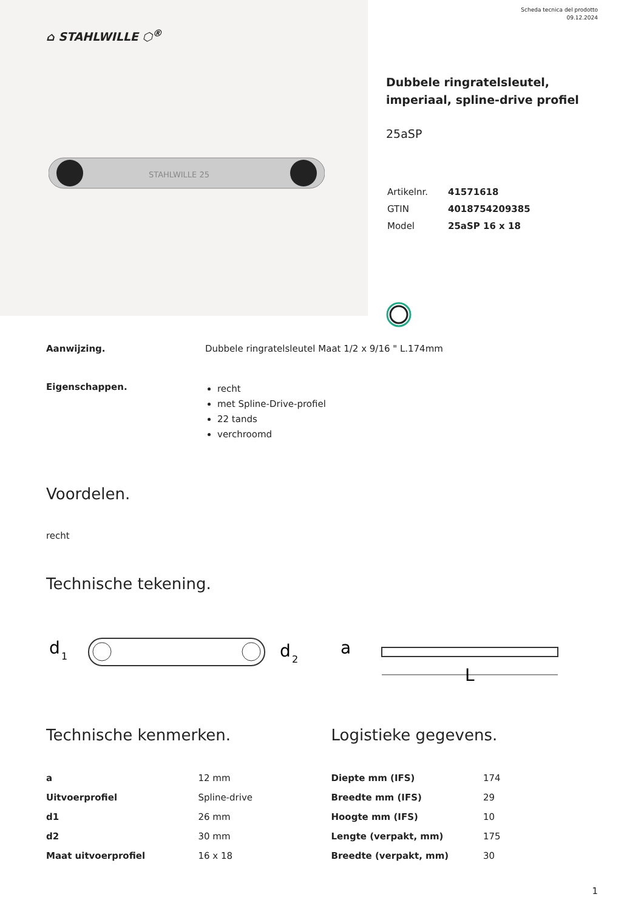⌂ STAHLWILLE ⬡<sup>®</sup>
STAHLWILLE 25
Scheda tecnica del prodotto
09.12.2024
Dubbele ringratelsleutel, imperiaal, spline-drive profiel
25aSP
| Artikelnr. | 41571618 |
| GTIN | 4018754209385 |
| Model | 25aSP 16 x 18 |
Aanwijzing. Dubbele ringratelsleutel Maat 1/2 x 9/16 " L.174mm
Eigenschappen.
recht
met Spline-Drive-profiel
22 tands
verchroomd
Voordelen.
recht
Technische tekening.
d
1
d
2
a
L
Technische kenmerken.
| a | 12 mm |
| Uitvoerprofiel | Spline-drive |
| d1 | 26 mm |
| d2 | 30 mm |
| Maat uitvoerprofiel | 16 x 18 |
Logistieke gegevens.
| Diepte mm (IFS) | 174 |
| Breedte mm (IFS) | 29 |
| Hoogte mm (IFS) | 10 |
| Lengte (verpakt, mm) | 175 |
| Breedte (verpakt, mm) | 30 |
1